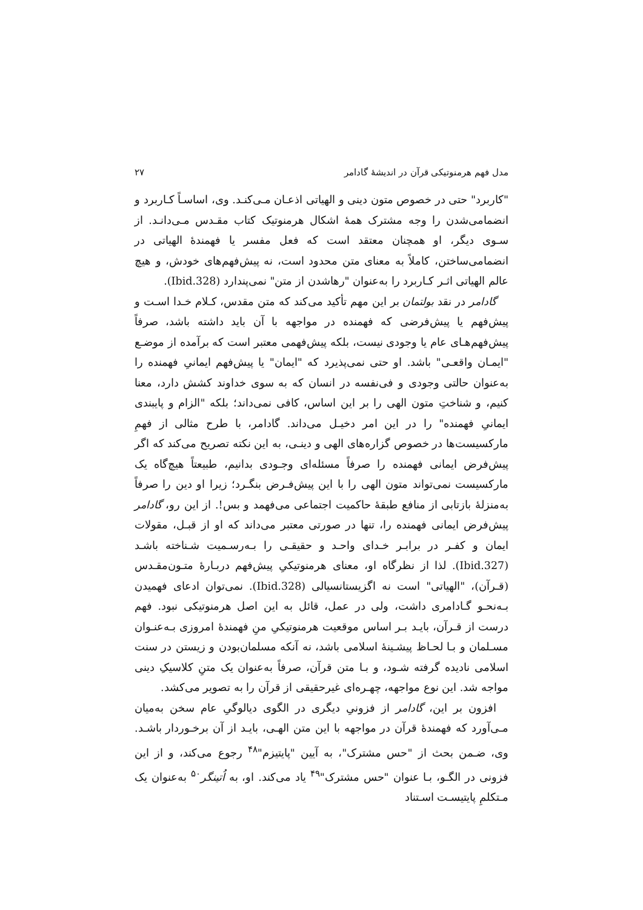مدل فهم هرمنوتیکی قرآن در اندیشهٔ گادامر ۲۷
"کاربرد" حتی در خصوص متون دینی و الهیاتی اذعـان مـی‌کنـد. وی، اساسـاً کـاربرد و انضمامی‌شدن را وجه مشترک همهٔ اشکال هرمنوتیک کتاب مقـدس مـی‌دانـد. از سـوی دیگر، او همچنان معتقد است که فعل مفسر یا فهمندهٔ الهیاتی در انضمامی‌ساختن، کاملاً به معنای متن محدود است، نه پیش‌فهم‌های خودش، و هیچ عالم الهیاتی اثـر کـاربرد را به‌عنوان "رهاشدن از متن" نمی‌پندارد (Ibid.328).
گادامر در نقد بولتمان بر این مهم تأکید می‌کند که متن مقدس، کـلام خـدا اسـت و پیش‌فهم یا پیش‌فرضی که فهمنده در مواجهه با آن باید داشته باشد، صرفاً پیش‌فهم‌هـای عام یا وجودی نیست، بلکه پیش‌فهمی معتبر است که برآمده از موضـع "ایمـان واقعـی" باشد. او حتی نمی‌پذیرد که "ایمان" یا پیش‌فهم ایمانیِ فهمنده را به‌عنوان حالتی وجودی و فی‌نفسه در انسان که به سوی خداوند کشش دارد، معنا کنیم، و شناختِ متون الهی را بر این اساس، کافی نمی‌داند؛ بلکه "الزام و پایبندی ایمانیِ فهمنده" را در این امر دخیـل می‌داند. گادامر، با طرح مثالی از فهمِ مارکسیست‌ها در خصوص گزاره‌های الهی و دینـی، به این نکته تصریح می‌کند که اگر پیش‌فرض ایمانی فهمنده را صرفاً مسئله‌ای وجـودی بدانیم، طبیعتاً هیچ‌گاه یک مارکسیست نمی‌تواند متون الهی را با این پیش‌فـرض بنگـرد؛ زیرا او دین را صرفاً به‌منزلهٔ بازتابی از منافع طبقهٔ حاکمیت اجتماعی می‌فهمد و بس!. از این رو، گادامر پیش‌فرض ایمانی فهمنده را، تنها در صورتی معتبر می‌داند که او از قبـل، مقولات ایمان و کفـر در برابـر خـدای واحـد و حقیقـی را بـه‌رسـمیت شـناخته باشـد (Ibid.327). لذا از نظرگاه او، معنای هرمنوتیکیِ پیش‌فهم دربـارهٔ متـون‌مقـدس (قـرآن)، "الهیاتی" است نه اگزیستانسیالی (Ibid.328). نمی‌توان ادعای فهمیدن بـه‌نحـو گـادامری داشت، ولی در عمل، قائل به این اصل هرمنوتیکی نبود. فهم درست از قـرآن، بایـد بـر اساس موقعیت هرمنوتیکیِ منِ فهمندهٔ امروزی بـه‌عنـوان مسـلمان و بـا لحـاظ پیشـینهٔ اسلامی باشد، نه آنکه مسلمان‌بودن و زیستن در سنت اسلامی نادیده گرفته شـود، و بـا متن قرآن، صرفاً به‌عنوان یک متنِ کلاسیکِ دینی مواجه شد. این نوع مواجهه، چهـره‌ای غیرحقیقی از قرآن را به تصویر می‌کشد.
افزون بر این، گادامر از فزونیِ دیگری در الگوی دیالوگیِ عام سخن به‌میان مـی‌آورد که فهمندهٔ قرآن در مواجهه با این متن الهـی، بایـد از آن برخـوردار باشـد. وی، ضـمن بحث از "حس مشترک"، به آیین "پایتیزم"<sup>۴۸</sup> رجوع می‌کند، و از این فزونی در الگـو، بـا عنوان "حس مشترک"<sup>۴۹</sup> یاد می‌کند. او، به اُتینگر<sup>۵۰</sup> به‌عنوان یک مـتکلمِ پایتیسـت اسـتناد